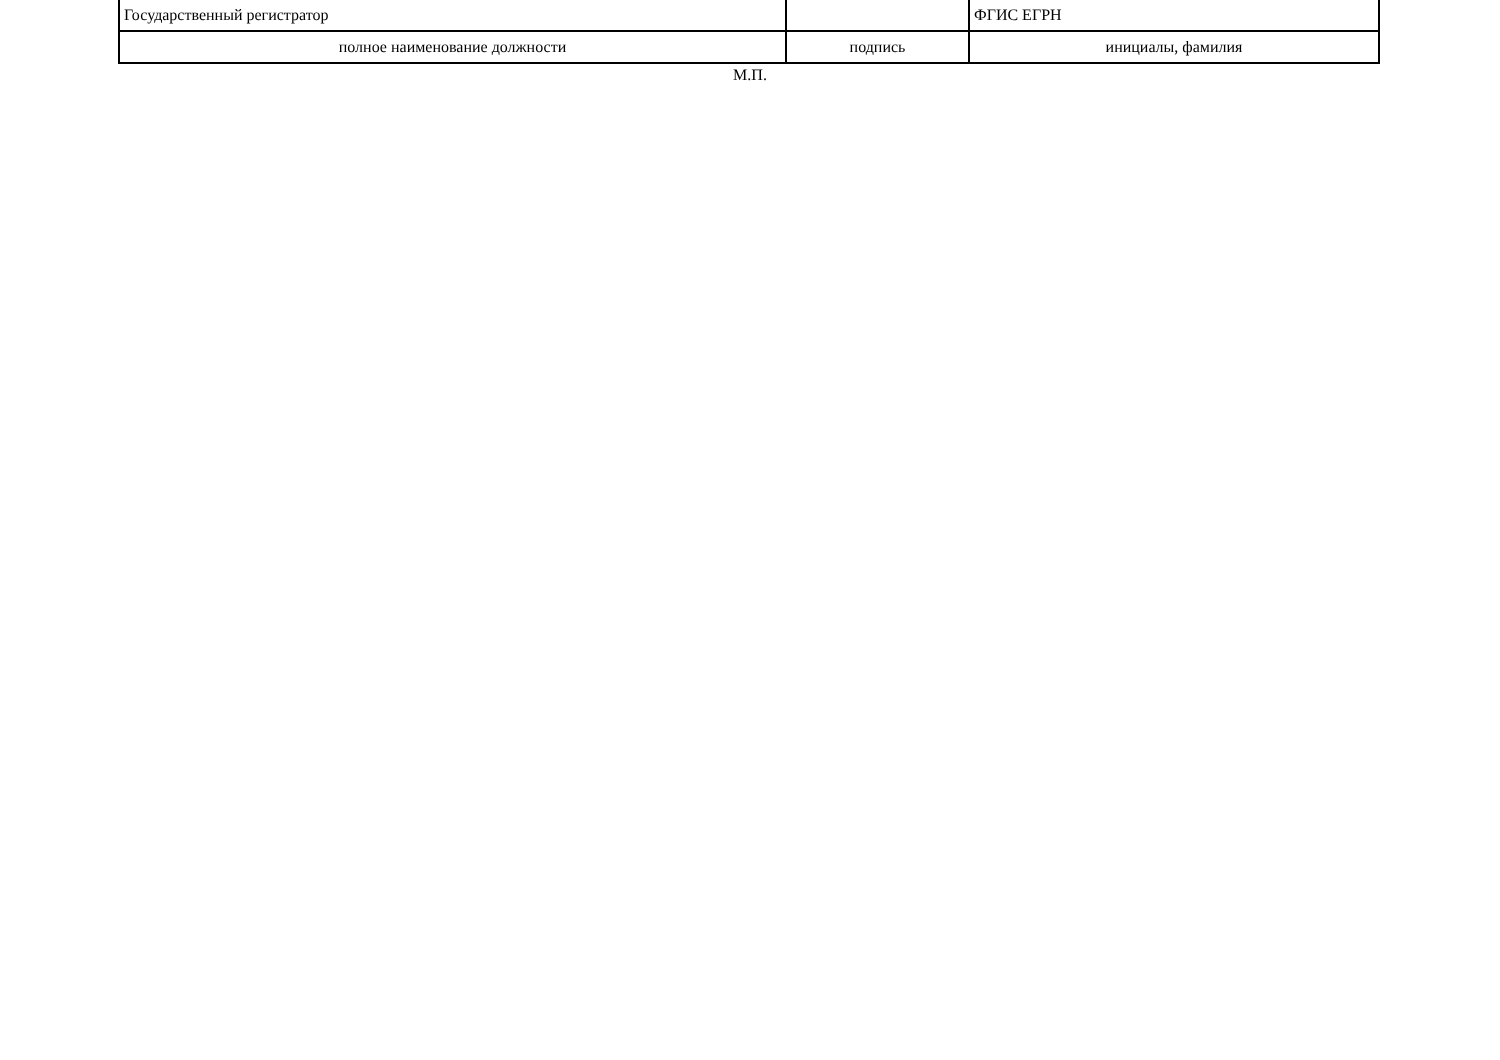| Государственный регистратор | | ФГИС ЕГРН |
| полное наименование должности | подпись | инициалы, фамилия |
М.П.